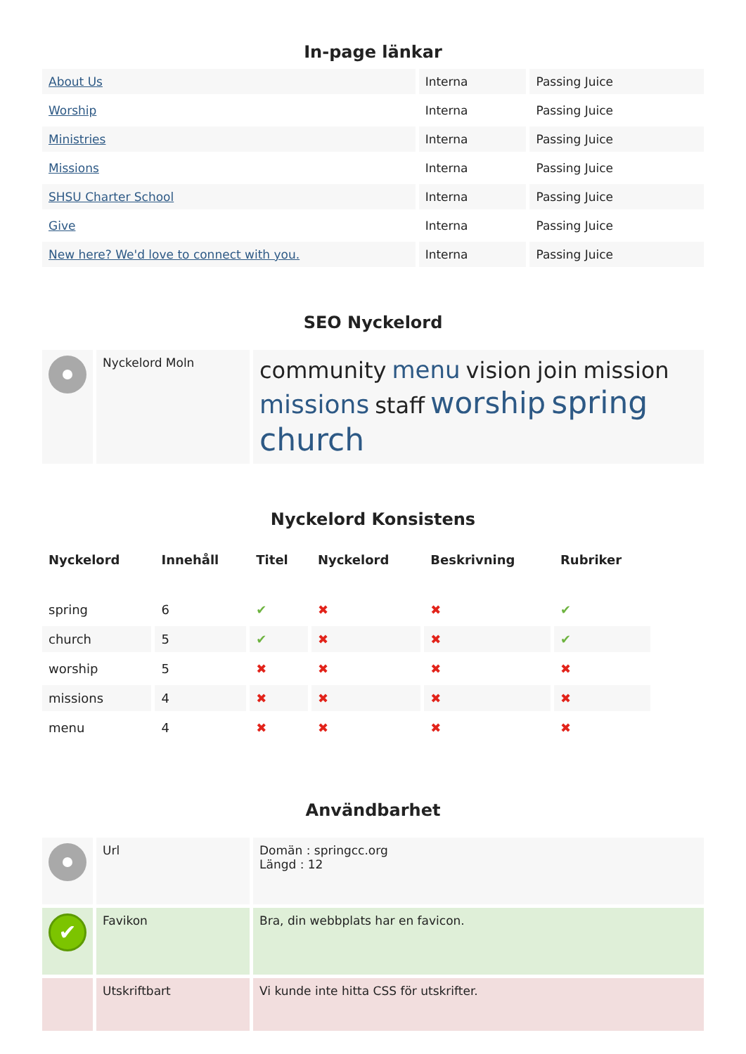In-page länkar
| About Us | Interna | Passing Juice |
| Worship | Interna | Passing Juice |
| Ministries | Interna | Passing Juice |
| Missions | Interna | Passing Juice |
| SHSU Charter School | Interna | Passing Juice |
| Give | Interna | Passing Juice |
| New here? We'd love to connect with you. | Interna | Passing Juice |
SEO Nyckelord
| | Nyckelord Moln | community menu vision join mission missions staff worship spring church |
Nyckelord Konsistens
| Nyckelord | Innehåll | Titel | Nyckelord | Beskrivning | Rubriker |
| --- | --- | --- | --- | --- | --- |
| spring | 6 | ✔ | ✖ | ✖ | ✔ |
| church | 5 | ✔ | ✖ | ✖ | ✔ |
| worship | 5 | ✖ | ✖ | ✖ | ✖ |
| missions | 4 | ✖ | ✖ | ✖ | ✖ |
| menu | 4 | ✖ | ✖ | ✖ | ✖ |
Användbarhet
| | Url | Domän : springcc.org Längd : 12 |
| ✔ | Favikon | Bra, din webbplats har en favicon. |
| | Utskriftbart | Vi kunde inte hitta CSS för utskrifter. |